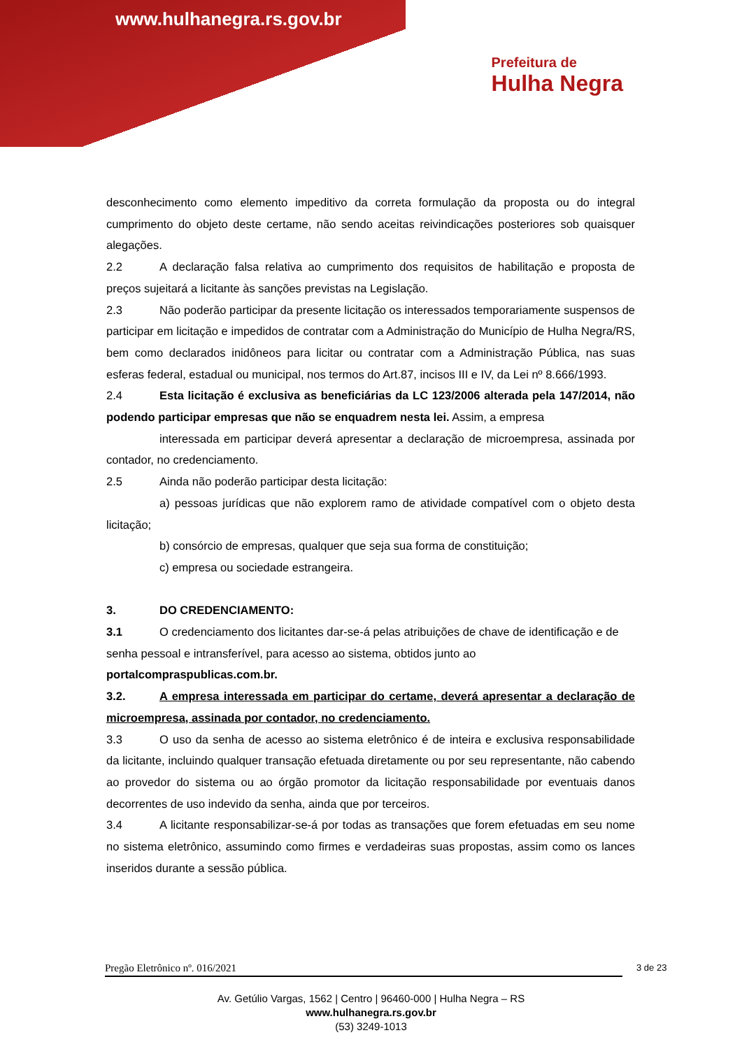www.hulhanegra.rs.gov.br
Prefeitura de
Hulha Negra
desconhecimento como elemento impeditivo da correta formulação da proposta ou do integral cumprimento do objeto deste certame, não sendo aceitas reivindicações posteriores sob quaisquer alegações.
2.2 A declaração falsa relativa ao cumprimento dos requisitos de habilitação e proposta de preços sujeitará a licitante às sanções previstas na Legislação.
2.3 Não poderão participar da presente licitação os interessados temporariamente suspensos de participar em licitação e impedidos de contratar com a Administração do Município de Hulha Negra/RS, bem como declarados inidôneos para licitar ou contratar com a Administração Pública, nas suas esferas federal, estadual ou municipal, nos termos do Art.87, incisos III e IV, da Lei nº 8.666/1993.
2.4 Esta licitação é exclusiva as beneficiárias da LC 123/2006 alterada pela 147/2014, não podendo participar empresas que não se enquadrem nesta lei. Assim, a empresa
interessada em participar deverá apresentar a declaração de microempresa, assinada por contador, no credenciamento.
2.5 Ainda não poderão participar desta licitação:
a) pessoas jurídicas que não explorem ramo de atividade compatível com o objeto desta licitação;
b) consórcio de empresas, qualquer que seja sua forma de constituição;
c) empresa ou sociedade estrangeira.
3. DO CREDENCIAMENTO:
3.1 O credenciamento dos licitantes dar-se-á pelas atribuições de chave de identificação e de senha pessoal e intransferível, para acesso ao sistema, obtidos junto ao portalcompraspublicas.com.br.
3.2. A empresa interessada em participar do certame, deverá apresentar a declaração de microempresa, assinada por contador, no credenciamento.
3.3 O uso da senha de acesso ao sistema eletrônico é de inteira e exclusiva responsabilidade da licitante, incluindo qualquer transação efetuada diretamente ou por seu representante, não cabendo ao provedor do sistema ou ao órgão promotor da licitação responsabilidade por eventuais danos decorrentes de uso indevido da senha, ainda que por terceiros.
3.4 A licitante responsabilizar-se-á por todas as transações que forem efetuadas em seu nome no sistema eletrônico, assumindo como firmes e verdadeiras suas propostas, assim como os lances inseridos durante a sessão pública.
Pregão Eletrônico nº. 016/2021 3 de 23
Av. Getúlio Vargas, 1562 | Centro | 96460-000 | Hulha Negra – RS
www.hulhanegra.rs.gov.br
(53) 3249-1013